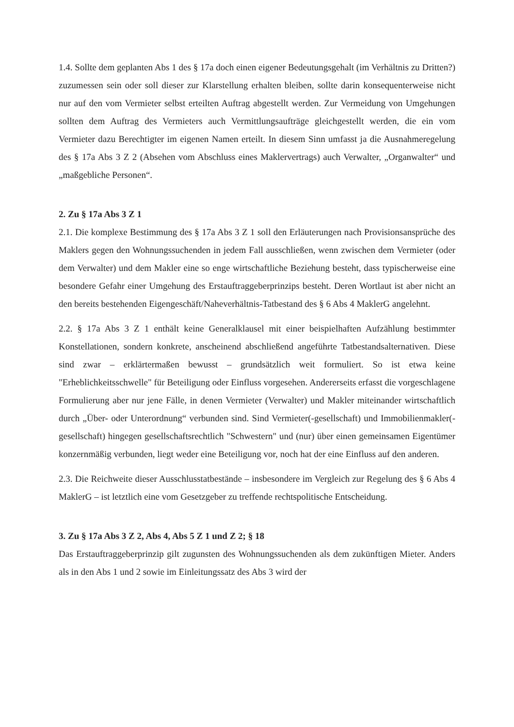1.4. Sollte dem geplanten Abs 1 des § 17a doch einen eigener Bedeutungsgehalt (im Verhältnis zu Dritten?) zuzumessen sein oder soll dieser zur Klarstellung erhalten bleiben, sollte darin konsequenterweise nicht nur auf den vom Vermieter selbst erteilten Auftrag abgestellt werden. Zur Vermeidung von Umgehungen sollten dem Auftrag des Vermieters auch Vermittlungsaufträge gleichgestellt werden, die ein vom Vermieter dazu Berechtigter im eigenen Namen erteilt. In diesem Sinn umfasst ja die Ausnahmeregelung des § 17a Abs 3 Z 2 (Absehen vom Abschluss eines Maklervertrags) auch Verwalter, „Organwalter“ und „maßgebliche Personen“.
2. Zu § 17a Abs 3 Z 1
2.1. Die komplexe Bestimmung des § 17a Abs 3 Z 1 soll den Erläuterungen nach Provisionsansprüche des Maklers gegen den Wohnungssuchenden in jedem Fall ausschließen, wenn zwischen dem Vermieter (oder dem Verwalter) und dem Makler eine so enge wirtschaftliche Beziehung besteht, dass typischerweise eine besondere Gefahr einer Umgehung des Erstauftraggeberprinzips besteht. Deren Wortlaut ist aber nicht an den bereits bestehenden Eigengeschäft/Naheverhältnis-Tatbestand des § 6 Abs 4 MaklerG angelehnt.
2.2. § 17a Abs 3 Z 1 enthält keine Generalklausel mit einer beispielhaften Aufzählung bestimmter Konstellationen, sondern konkrete, anscheinend abschließend angeführte Tatbestandsalternativen. Diese sind zwar – erklärtermaßen bewusst – grundsätzlich weit formuliert. So ist etwa keine "Erheblichkeitsschwelle" für Beteiligung oder Einfluss vorgesehen. Andererseits erfasst die vorgeschlagene Formulierung aber nur jene Fälle, in denen Vermieter (Verwalter) und Makler miteinander wirtschaftlich durch „Über- oder Unterordnung“ verbunden sind. Sind Vermieter(-gesellschaft) und Immobilienmakler(-gesellschaft) hingegen gesellschaftsrechtlich "Schwestern" und (nur) über einen gemeinsamen Eigentümer konzernmäßig verbunden, liegt weder eine Beteiligung vor, noch hat der eine Einfluss auf den anderen.
2.3. Die Reichweite dieser Ausschlusstatbestände – insbesondere im Vergleich zur Regelung des § 6 Abs 4 MaklerG – ist letztlich eine vom Gesetzgeber zu treffende rechtspolitische Entscheidung.
3. Zu § 17a Abs 3 Z 2, Abs 4, Abs 5 Z 1 und Z 2; § 18
Das Erstauftraggeberprinzip gilt zugunsten des Wohnungssuchenden als dem zukünftigen Mieter. Anders als in den Abs 1 und 2 sowie im Einleitungssatz des Abs 3 wird der